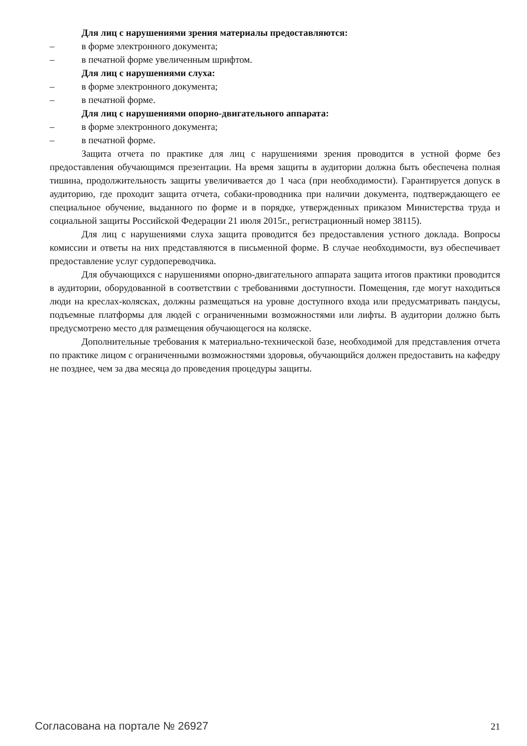Для лиц с нарушениями зрения материалы предоставляются:
– в форме электронного документа;
– в печатной форме увеличенным шрифтом.
Для лиц с нарушениями слуха:
– в форме электронного документа;
– в печатной форме.
Для лиц с нарушениями опорно-двигательного аппарата:
– в форме электронного документа;
– в печатной форме.
Защита отчета по практике для лиц с нарушениями зрения проводится в устной форме без предоставления обучающимся презентации. На время защиты в аудитории должна быть обеспечена полная тишина, продолжительность защиты увеличивается до 1 часа (при необходимости). Гарантируется допуск в аудиторию, где проходит защита отчета, собаки-проводника при наличии документа, подтверждающего ее специальное обучение, выданного по форме и в порядке, утвержденных приказом Министерства труда и социальной защиты Российской Федерации 21 июля 2015г., регистрационный номер 38115).
Для лиц с нарушениями слуха защита проводится без предоставления устного доклада. Вопросы комиссии и ответы на них представляются в письменной форме. В случае необходимости, вуз обеспечивает предоставление услуг сурдопереводчика.
Для обучающихся с нарушениями опорно-двигательного аппарата защита итогов практики проводится в аудитории, оборудованной в соответствии с требованиями доступности. Помещения, где могут находиться люди на креслах-колясках, должны размещаться на уровне доступного входа или предусматривать пандусы, подъемные платформы для людей с ограниченными возможностями или лифты. В аудитории должно быть предусмотрено место для размещения обучающегося на коляске.
Дополнительные требования к материально-технической базе, необходимой для представления отчета по практике лицом с ограниченными возможностями здоровья, обучающийся должен предоставить на кафедру не позднее, чем за два месяца до проведения процедуры защиты.
Согласована на портале № 26927 21